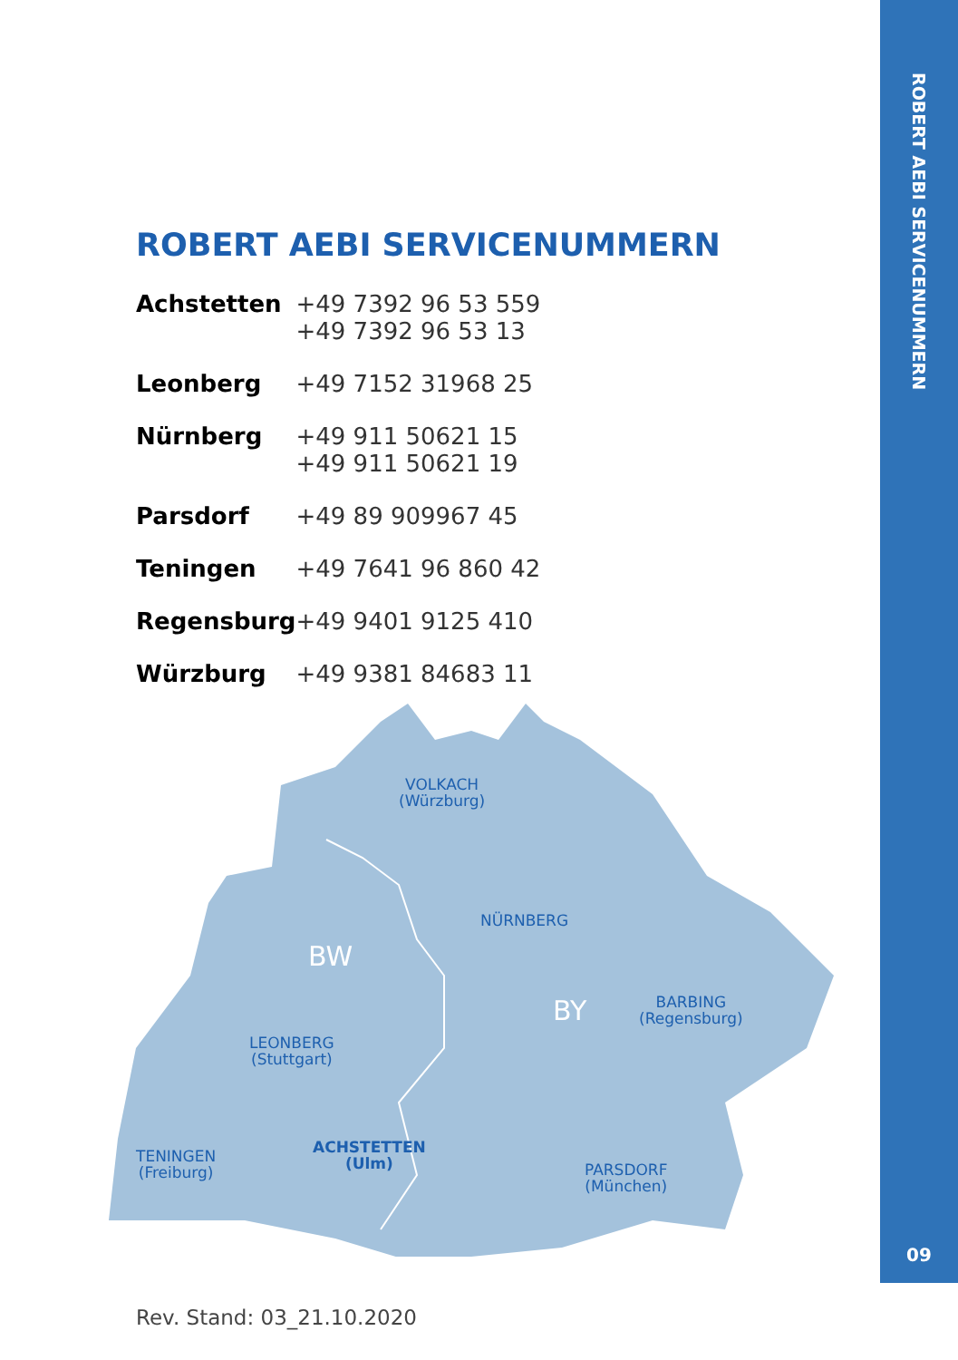ROBERT AEBI SERVICENUMMERN
09
ROBERT AEBI SERVICENUMMERN
| Achstetten | +49 7392 96 53 559 +49 7392 96 53 13 |
| Leonberg | +49 7152 31968 25 |
| Nürnberg | +49 911 50621 15 +49 911 50621 19 |
| Parsdorf | +49 89 909967 45 |
| Teningen | +49 7641 96 860 42 |
| Regensburg | +49 9401 9125 410 |
| Würzburg | +49 9381 84683 11 |
VOLKACH
(Würzburg)
NÜRNBERG
BW
BY BARBING
(Regensburg)
LEONBERG
(Stuttgart)
TENINGEN
(Freiburg)
ACHSTETTEN
(Ulm) PARSDORF
(München)
Rev. Stand: 03_21.10.2020